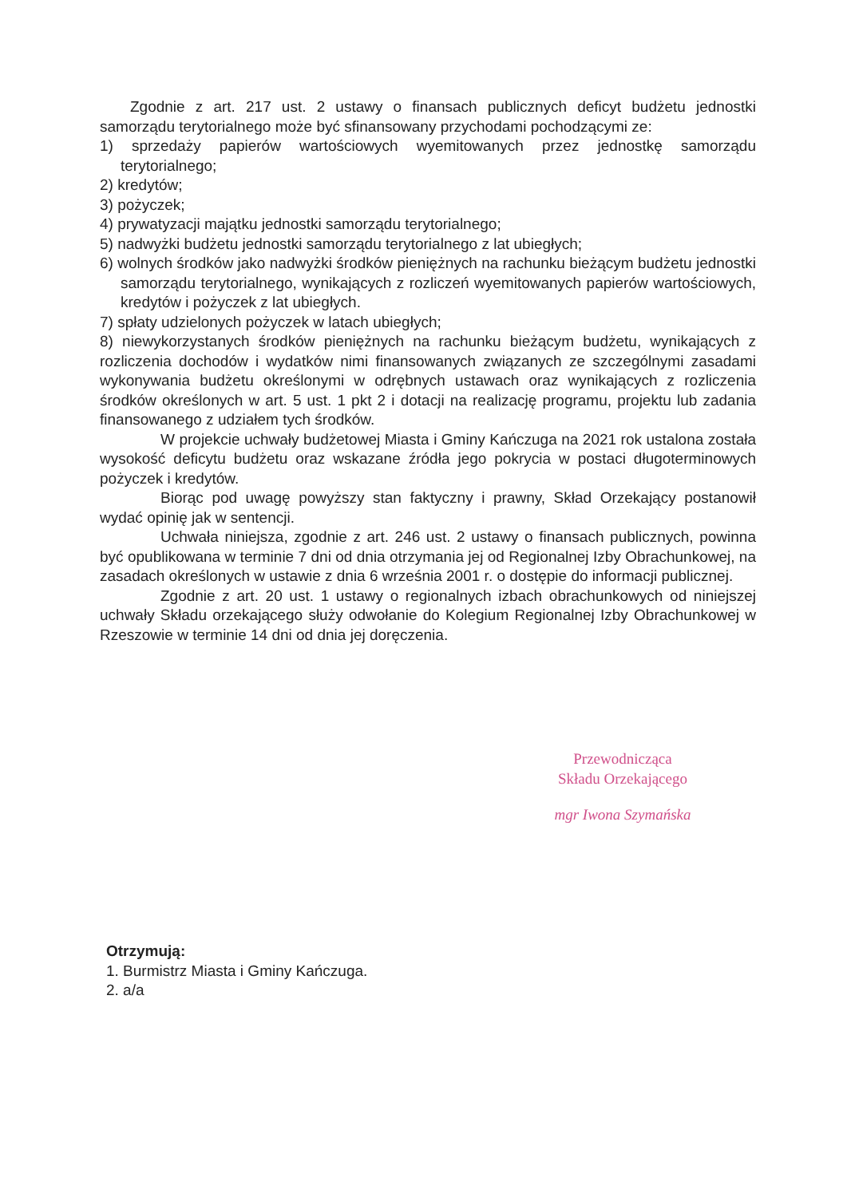Zgodnie z art. 217 ust. 2 ustawy o finansach publicznych deficyt budżetu jednostki samorządu terytorialnego może być sfinansowany przychodami pochodzącymi ze:
1) sprzedaży papierów wartościowych wyemitowanych przez jednostkę samorządu terytorialnego;
2) kredytów;
3) pożyczek;
4) prywatyzacji majątku jednostki samorządu terytorialnego;
5) nadwyżki budżetu jednostki samorządu terytorialnego z lat ubiegłych;
6) wolnych środków jako nadwyżki środków pieniężnych na rachunku bieżącym budżetu jednostki samorządu terytorialnego, wynikających z rozliczeń wyemitowanych papierów wartościowych, kredytów i pożyczek z lat ubiegłych.
7) spłaty udzielonych pożyczek w latach ubiegłych;
8) niewykorzystanych środków pieniężnych na rachunku bieżącym budżetu, wynikających z rozliczenia dochodów i wydatków nimi finansowanych związanych ze szczególnymi zasadami wykonywania budżetu określonymi w odrębnych ustawach oraz wynikających z rozliczenia środków określonych w art. 5 ust. 1 pkt 2 i dotacji na realizację programu, projektu lub zadania finansowanego z udziałem tych środków.
W projekcie uchwały budżetowej Miasta i Gminy Kańczuga na 2021 rok ustalona została wysokość deficytu budżetu oraz wskazane źródła jego pokrycia w postaci długoterminowych pożyczek i kredytów.
Biorąc pod uwagę powyższy stan faktyczny i prawny, Skład Orzekający postanowił wydać opinię jak w sentencji.
Uchwała niniejsza, zgodnie z art. 246 ust. 2 ustawy o finansach publicznych, powinna być opublikowana w terminie 7 dni od dnia otrzymania jej od Regionalnej Izby Obrachunkowej, na zasadach określonych w ustawie z dnia 6 września 2001 r. o dostępie do informacji publicznej.
Zgodnie z art. 20 ust. 1 ustawy o regionalnych izbach obrachunkowych od niniejszej uchwały Składu orzekającego służy odwołanie do Kolegium Regionalnej Izby Obrachunkowej w Rzeszowie w terminie 14 dni od dnia jej doręczenia.
Przewodnicząca
Składu Orzekającego
mgr Iwona Szymańska
Otrzymują:
1. Burmistrz Miasta i Gminy Kańczuga.
2. a/a